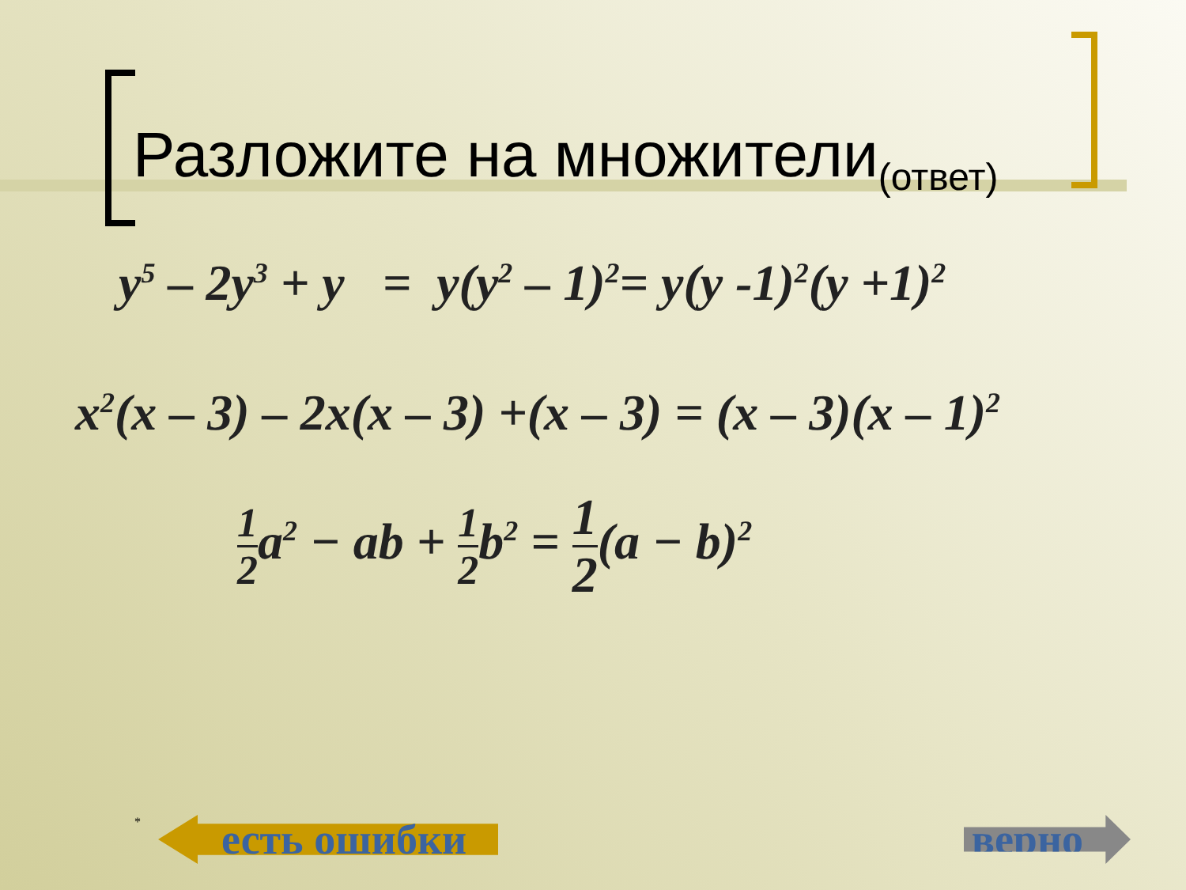Разложите на множители<sub>(ответ)</sub>
y<sup>5</sup> – 2y<sup>3</sup> + y = y(y<sup>2</sup> – 1)<sup>2</sup>= y(y -1)<sup>2</sup>(y +1)<sup>2</sup>
x<sup>2</sup>(x – 3) – 2x(x – 3) +(x – 3) = (x – 3)(x – 1)<sup>2</sup>
1 2a<sup>2</sup> − ab + 1 2b<sup>2</sup> = 1 2(a − b)<sup>2</sup>
* есть ошибки верно